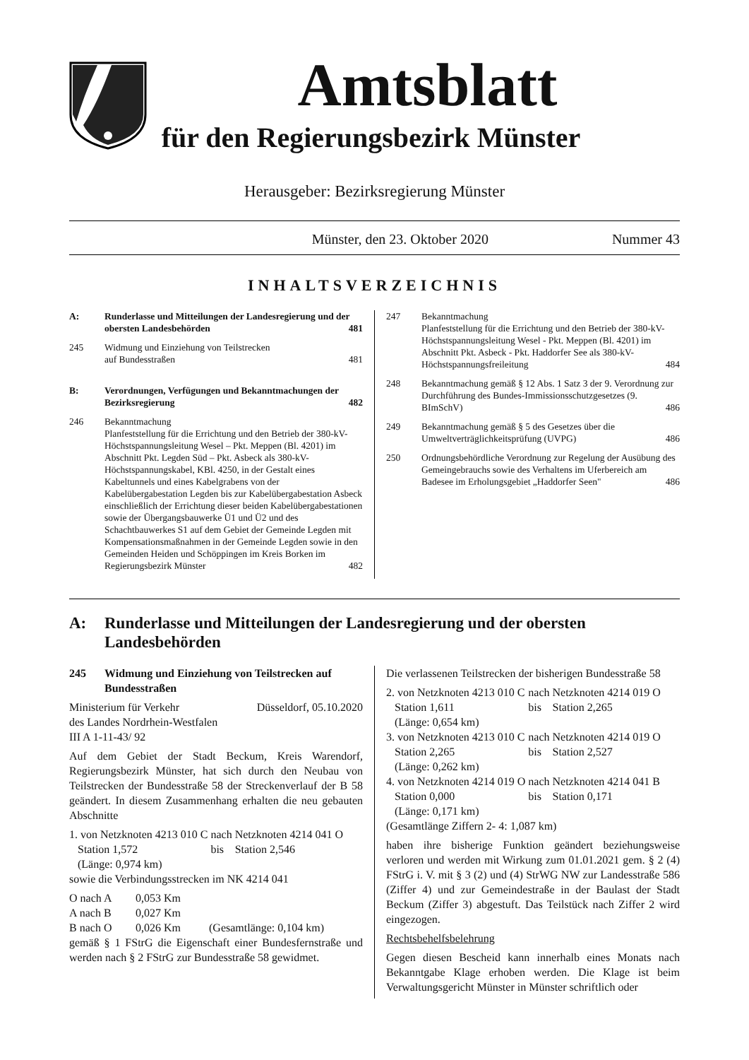Amtsblatt
für den Regierungsbezirk Münster
Herausgeber: Bezirksregierung Münster
Münster, den 23. Oktober 2020 Nummer 43
INHALTSVERZEICHNIS
A: Runderlasse und Mitteilungen der Landesregierung und der obersten Landesbehörden 481
245 Widmung und Einziehung von Teilstrecken
auf Bundesstraßen 481
B: Verordnungen, Verfügungen und Bekanntmachungen der Bezirksregierung 482
246 Bekanntmachung
Planfeststellung für die Errichtung und den Betrieb der 380-kV-Höchstspannungsleitung Wesel – Pkt. Meppen (Bl. 4201) im Abschnitt Pkt. Legden Süd – Pkt. Asbeck als 380-kV-Höchstspannungskabel, KBl. 4250, in der Gestalt eines Kabeltunnels und eines Kabelgrabens von der Kabelübergabestation Legden bis zur Kabelübergabestation Asbeck einschließlich der Errichtung dieser beiden Kabelübergabestationen sowie der Übergangsbauwerke Ü1 und Ü2 und des Schachtbauwerkes S1 auf dem Gebiet der Gemeinde Legden mit Kompensationsmaßnahmen in der Gemeinde Legden sowie in den Gemeinden Heiden und Schöppingen im Kreis Borken im Regierungsbezirk Münster 482
247 Bekanntmachung
Planfeststellung für die Errichtung und den Betrieb der 380-kV-Höchstspannungsleitung Wesel - Pkt. Meppen (Bl. 4201) im Abschnitt Pkt. Asbeck - Pkt. Haddorfer See als 380-kV-Höchstspannungsfreileitung 484
248 Bekanntmachung gemäß § 12 Abs. 1 Satz 3 der 9. Verordnung zur Durchführung des Bundes-Immissionsschutzgesetzes (9. BImSchV) 486
249 Bekanntmachung gemäß § 5 des Gesetzes über die Umweltverträglichkeitsprüfung (UVPG) 486
250 Ordnungsbehördliche Verordnung zur Regelung der Ausübung des Gemeingebrauchs sowie des Verhaltens im Uferbereich am Badesee im Erholungsgebiet „Haddorfer Seen" 486
A: Runderlasse und Mitteilungen der Landesregierung und der obersten Landesbehörden
245 Widmung und Einziehung von Teilstrecken auf Bundesstraßen
Ministerium für Verkehr Düsseldorf, 05.10.2020
des Landes Nordrhein-Westfalen
III A 1-11-43/ 92
Auf dem Gebiet der Stadt Beckum, Kreis Warendorf, Regierungsbezirk Münster, hat sich durch den Neubau von Teilstrecken der Bundesstraße 58 der Streckenverlauf der B 58 geändert. In diesem Zusammenhang erhalten die neu gebauten Abschnitte
| 1. von Netzknoten 4213 010 C Station 1,572 (Länge: 0,974 km) | nach bis | Netzknoten 4214 041 O Station 2,546 |
sowie die Verbindungsstrecken im NK 4214 041
| O nach A | 0,053 Km | |
| A nach B | 0,027 Km | |
| B nach O | 0,026 Km | (Gesamtlänge: 0,104 km) |
gemäß § 1 FStrG die Eigenschaft einer Bundesfernstraße und werden nach § 2 FStrG zur Bundesstraße 58 gewidmet.
Die verlassenen Teilstrecken der bisherigen Bundesstraße 58
| 2. von Netzknoten 4213 010 C Station 1,611 (Länge: 0,654 km) | nach bis | Netzknoten 4214 019 O Station 2,265 |
| 3. von Netzknoten 4213 010 C Station 2,265 (Länge: 0,262 km) | nach bis | Netzknoten 4214 019 O Station 2,527 |
| 4. von Netzknoten 4214 019 O Station 0,000 (Länge: 0,171 km) | nach bis | Netzknoten 4214 041 B Station 0,171 |
(Gesamtlänge Ziffern 2- 4: 1,087 km)
haben ihre bisherige Funktion geändert beziehungsweise verloren und werden mit Wirkung zum 01.01.2021 gem. § 2 (4) FStrG i. V. mit § 3 (2) und (4) StrWG NW zur Landesstraße 586 (Ziffer 4) und zur Gemeindestraße in der Baulast der Stadt Beckum (Ziffer 3) abgestuft. Das Teilstück nach Ziffer 2 wird eingezogen.
Rechtsbehelfsbelehrung
Gegen diesen Bescheid kann innerhalb eines Monats nach Bekanntgabe Klage erhoben werden. Die Klage ist beim Verwaltungsgericht Münster in Münster schriftlich oder